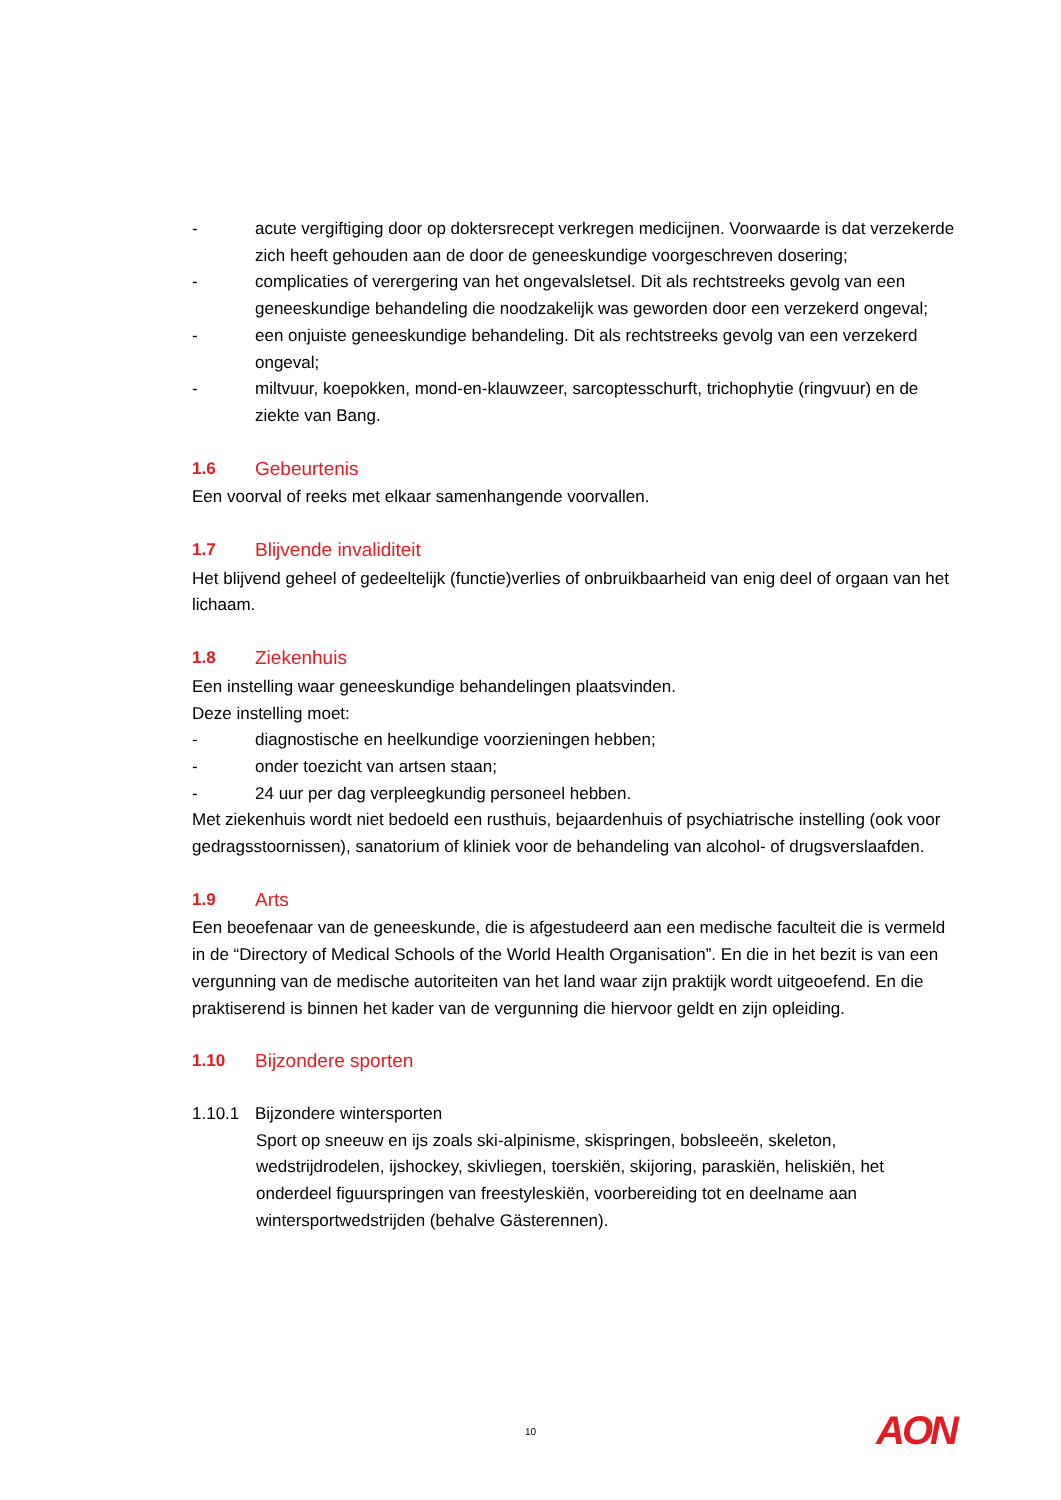- acute vergiftiging door op doktersrecept verkregen medicijnen. Voorwaarde is dat verzekerde zich heeft gehouden aan de door de geneeskundige voorgeschreven dosering;
- complicaties of verergering van het ongevalsletsel. Dit als rechtstreeks gevolg van een geneeskundige behandeling die noodzakelijk was geworden door een verzekerd ongeval;
- een onjuiste geneeskundige behandeling. Dit als rechtstreeks gevolg van een verzekerd ongeval;
- miltvuur, koepokken, mond-en-klauwzeer, sarcoptesschurft, trichophytie (ringvuur) en de ziekte van Bang.
1.6 Gebeurtenis
Een voorval of reeks met elkaar samenhangende voorvallen.
1.7 Blijvende invaliditeit
Het blijvend geheel of gedeeltelijk (functie)verlies of onbruikbaarheid van enig deel of orgaan van het lichaam.
1.8 Ziekenhuis
Een instelling waar geneeskundige behandelingen plaatsvinden.
Deze instelling moet:
- diagnostische en heelkundige voorzieningen hebben;
- onder toezicht van artsen staan;
- 24 uur per dag verpleegkundig personeel hebben.
Met ziekenhuis wordt niet bedoeld een rusthuis, bejaardenhuis of psychiatrische instelling (ook voor gedragsstoornissen), sanatorium of kliniek voor de behandeling van alcohol- of drugsverslaafden.
1.9 Arts
Een beoefenaar van de geneeskunde, die is afgestudeerd aan een medische faculteit die is vermeld in de “Directory of Medical Schools of the World Health Organisation”. En die in het bezit is van een vergunning van de medische autoriteiten van het land waar zijn praktijk wordt uitgeoefend. En die praktiserend is binnen het kader van de vergunning die hiervoor geldt en zijn opleiding.
1.10 Bijzondere sporten
1.10.1 Bijzondere wintersporten
Sport op sneeuw en ijs zoals ski-alpinisme, skispringen, bobsleeën, skeleton, wedstrijdrodelen, ijshockey, skivliegen, toerskiën, skijoring, paraskiën, heliskiën, het onderdeel figuurspringen van freestyleskiën, voorbereiding tot en deelname aan wintersportwedstrijden (behalve Gästerennen).
10 AON